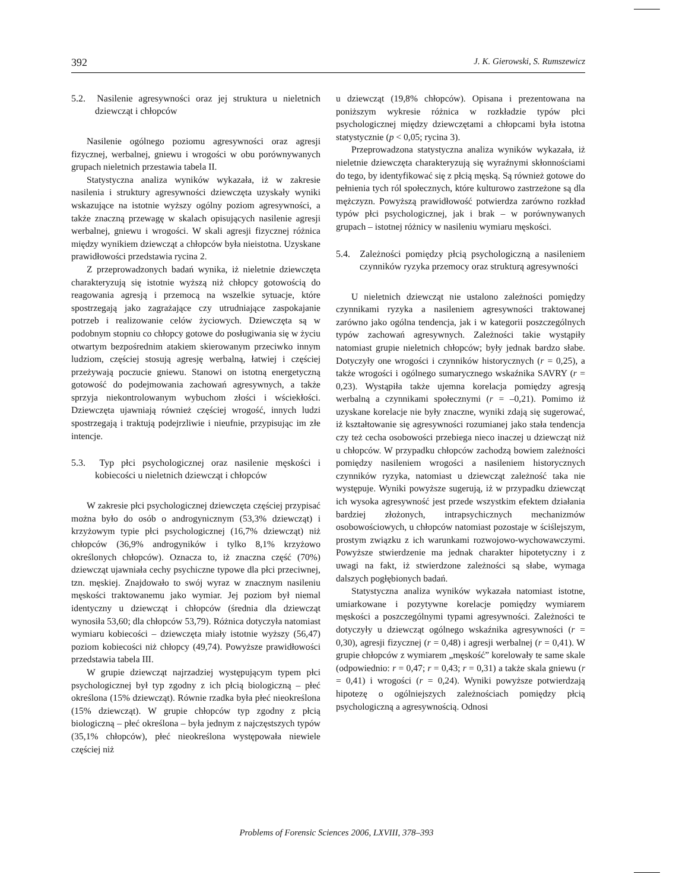392 J. K. Gierowski, S. Rumszewicz
5.2. Nasilenie agresywności oraz jej struktura u nieletnich dziewcząt i chłopców
Nasilenie ogólnego poziomu agresywności oraz agresji fizycznej, werbalnej, gniewu i wrogości w obu porównywanych grupach nieletnich przestawia tabela II.
Statystyczna analiza wyników wykazała, iż w zakresie nasilenia i struktury agresywności dziewczęta uzyskały wyniki wskazujące na istotnie wyższy ogólny poziom agresywności, a także znaczną przewagę w skalach opisujących nasilenie agresji werbalnej, gniewu i wrogości. W skali agresji fizycznej różnica między wynikiem dziewcząt a chłopców była nieistotna. Uzyskane prawidłowości przedstawia rycina 2.
Z przeprowadzonych badań wynika, iż nieletnie dziewczęta charakteryzują się istotnie wyższą niż chłopcy gotowością do reagowania agresją i przemocą na wszelkie sytuacje, które spostrzegają jako zagrażające czy utrudniające zaspokajanie potrzeb i realizowanie celów życiowych. Dziewczęta są w podobnym stopniu co chłopcy gotowe do posługiwania się w życiu otwartym bezpośrednim atakiem skierowanym przeciwko innym ludziom, częściej stosują agresję werbalną, łatwiej i częściej przeżywają poczucie gniewu. Stanowi on istotną energetyczną gotowość do podejmowania zachowań agresywnych, a także sprzyja niekontrolowanym wybuchom złości i wściekłości. Dziewczęta ujawniają również częściej wrogość, innych ludzi spostrzegają i traktują podejrzliwie i nieufnie, przypisując im złe intencje.
5.3. Typ płci psychologicznej oraz nasilenie męskości i kobiecości u nieletnich dziewcząt i chłopców
W zakresie płci psychologicznej dziewczęta częściej przypisać można było do osób o androgynicznym (53,3% dziewcząt) i krzyżowym typie płci psychologicznej (16,7% dziewcząt) niż chłopców (36,9% androgyników i tylko 8,1% krzyżowo określonych chłopców). Oznacza to, iż znaczna część (70%) dziewcząt ujawniała cechy psychiczne typowe dla płci przeciwnej, tzn. męskiej. Znajdowało to swój wyraz w znacznym nasileniu męskości traktowanemu jako wymiar. Jej poziom był niemal identyczny u dziewcząt i chłopców (średnia dla dziewcząt wynosiła 53,60; dla chłopców 53,79). Różnica dotyczyła natomiast wymiaru kobiecości – dziewczęta miały istotnie wyższy (56,47) poziom kobiecości niż chłopcy (49,74). Powyższe prawidłowości przedstawia tabela III.
W grupie dziewcząt najrzadziej występującym typem płci psychologicznej był typ zgodny z ich płcią biologiczną – płeć określona (15% dziewcząt). Równie rzadka była płeć nieokreślona (15% dziewcząt). W grupie chłopców typ zgodny z płcią biologiczną – płeć określona – była jednym z najczęstszych typów (35,1% chłopców), płeć nieokreślona występowała niewiele częściej niż
u dziewcząt (19,8% chłopców). Opisana i prezentowana na poniższym wykresie różnica w rozkładzie typów płci psychologicznej między dziewczętami a chłopcami była istotna statystycznie (p < 0,05; rycina 3).
Przeprowadzona statystyczna analiza wyników wykazała, iż nieletnie dziewczęta charakteryzują się wyraźnymi skłonnościami do tego, by identyfikować się z płcią męską. Są również gotowe do pełnienia tych ról społecznych, które kulturowo zastrzeżone są dla mężczyzn. Powyższą prawidłowość potwierdza zarówno rozkład typów płci psychologicznej, jak i brak – w porównywanych grupach – istotnej różnicy w nasileniu wymiaru męskości.
5.4. Zależności pomiędzy płcią psychologiczną a nasileniem czynników ryzyka przemocy oraz strukturą agresywności
U nieletnich dziewcząt nie ustalono zależności pomiędzy czynnikami ryzyka a nasileniem agresywności traktowanej zarówno jako ogólna tendencja, jak i w kategorii poszczególnych typów zachowań agresywnych. Zależności takie wystąpiły natomiast grupie nieletnich chłopców; były jednak bardzo słabe. Dotyczyły one wrogości i czynników historycznych (r = 0,25), a także wrogości i ogólnego sumarycznego wskaźnika SAVRY (r = 0,23). Wystąpiła także ujemna korelacja pomiędzy agresją werbalną a czynnikami społecznymi (r = –0,21). Pomimo iż uzyskane korelacje nie były znaczne, wyniki zdają się sugerować, iż kształtowanie się agresywności rozumianej jako stała tendencja czy też cecha osobowości przebiega nieco inaczej u dziewcząt niż u chłopców. W przypadku chłopców zachodzą bowiem zależności pomiędzy nasileniem wrogości a nasileniem historycznych czynników ryzyka, natomiast u dziewcząt zależność taka nie występuje. Wyniki powyższe sugerują, iż w przypadku dziewcząt ich wysoka agresywność jest przede wszystkim efektem działania bardziej złożonych, intrapsychicznych mechanizmów osobowościowych, u chłopców natomiast pozostaje w ściślejszym, prostym związku z ich warunkami rozwojowo-wychowawczymi. Powyższe stwierdzenie ma jednak charakter hipotetyczny i z uwagi na fakt, iż stwierdzone zależności są słabe, wymaga dalszych pogłębionych badań.
Statystyczna analiza wyników wykazała natomiast istotne, umiarkowane i pozytywne korelacje pomiędzy wymiarem męskości a poszczególnymi typami agresywności. Zależności te dotyczyły u dziewcząt ogólnego wskaźnika agresywności (r = 0,30), agresji fizycznej (r = 0,48) i agresji werbalnej (r = 0,41). W grupie chłopców z wymiarem „męskość” korelowały te same skale (odpowiednio: r = 0,47; r = 0,43; r = 0,31) a także skala gniewu (r = 0,41) i wrogości (r = 0,24). Wyniki powyższe potwierdzają hipotezę o ogólniejszych zależnościach pomiędzy płcią psychologiczną a agresywnością. Odnosi
Problems of Forensic Sciences 2006, LXVIII, 378–393